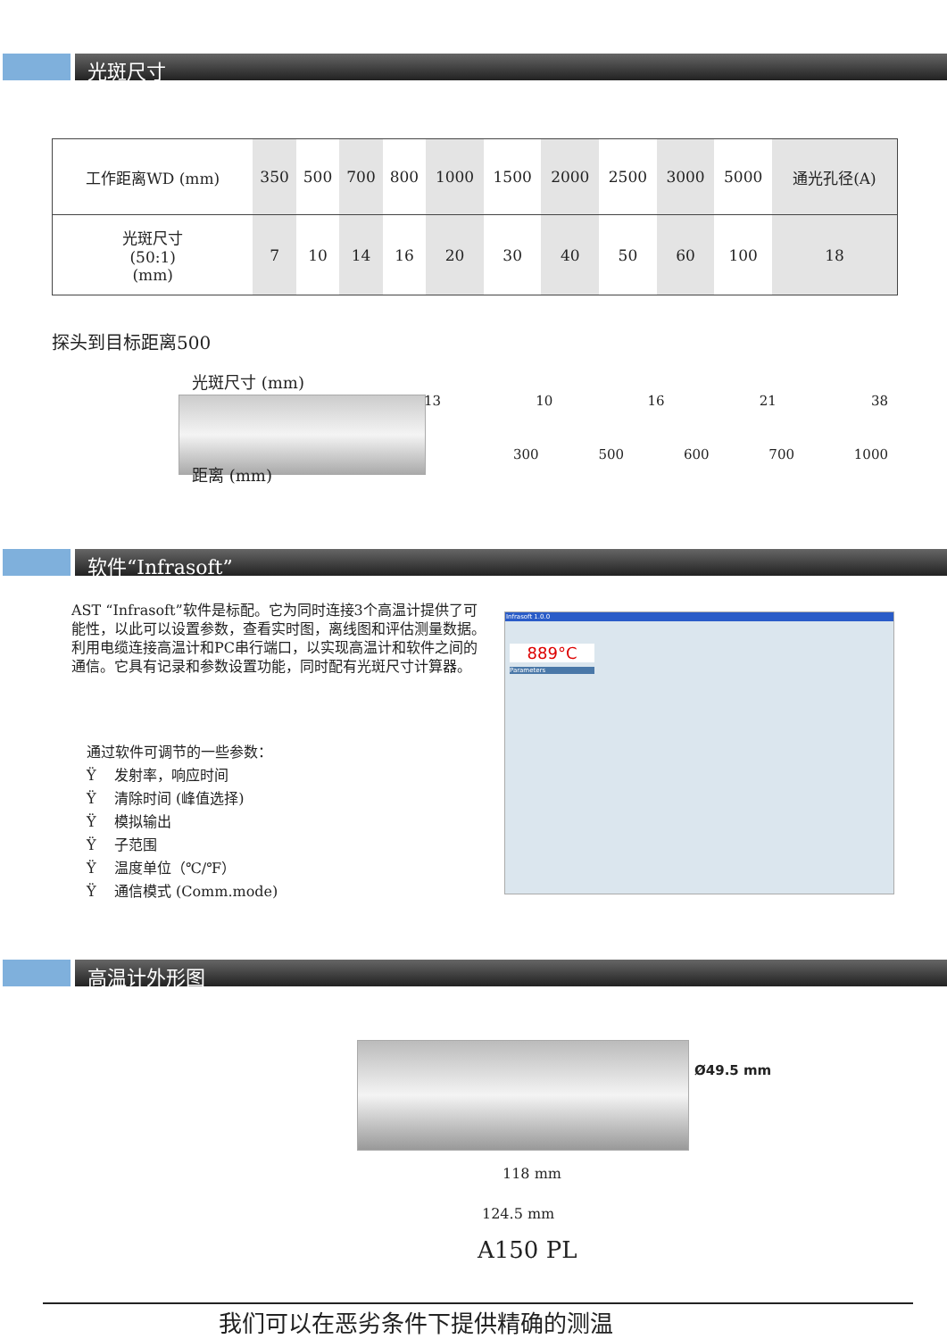光斑尺寸
| 工作距离WD (mm) | 350 | 500 | 700 | 800 | 1000 | 1500 | 2000 | 2500 | 3000 | 5000 | 通光孔径(A) |
| 光斑尺寸 (50:1) (mm) | 7 | 10 | 14 | 16 | 20 | 30 | 40 | 50 | 60 | 100 | 18 |
探头到目标距离500
光斑尺寸 (mm)
13 10 16 21 38
300 500 600 700 1000
距离 (mm)
软件“Infrasoft”
AST “Infrasoft”软件是标配。它为同时连接3个高温计提供了可能性，以此可以设置参数，查看实时图，离线图和评估测量数据。利用电缆连接高温计和PC串行端口，以实现高温计和软件之间的通信。它具有记录和参数设置功能，同时配有光斑尺寸计算器。
通过软件可调节的一些参数：
Ÿ 发射率，响应时间
Ÿ 清除时间 (峰值选择)
Ÿ 模拟输出
Ÿ 子范围
Ÿ 温度单位（℃/℉）
Ÿ 通信模式 (Comm.mode)
Infrasoft 1.0.0
889°C
Parameters
高温计外形图
Ø49.5 mm
118 mm
124.5 mm
A150 PL
我们可以在恶劣条件下提供精确的测温